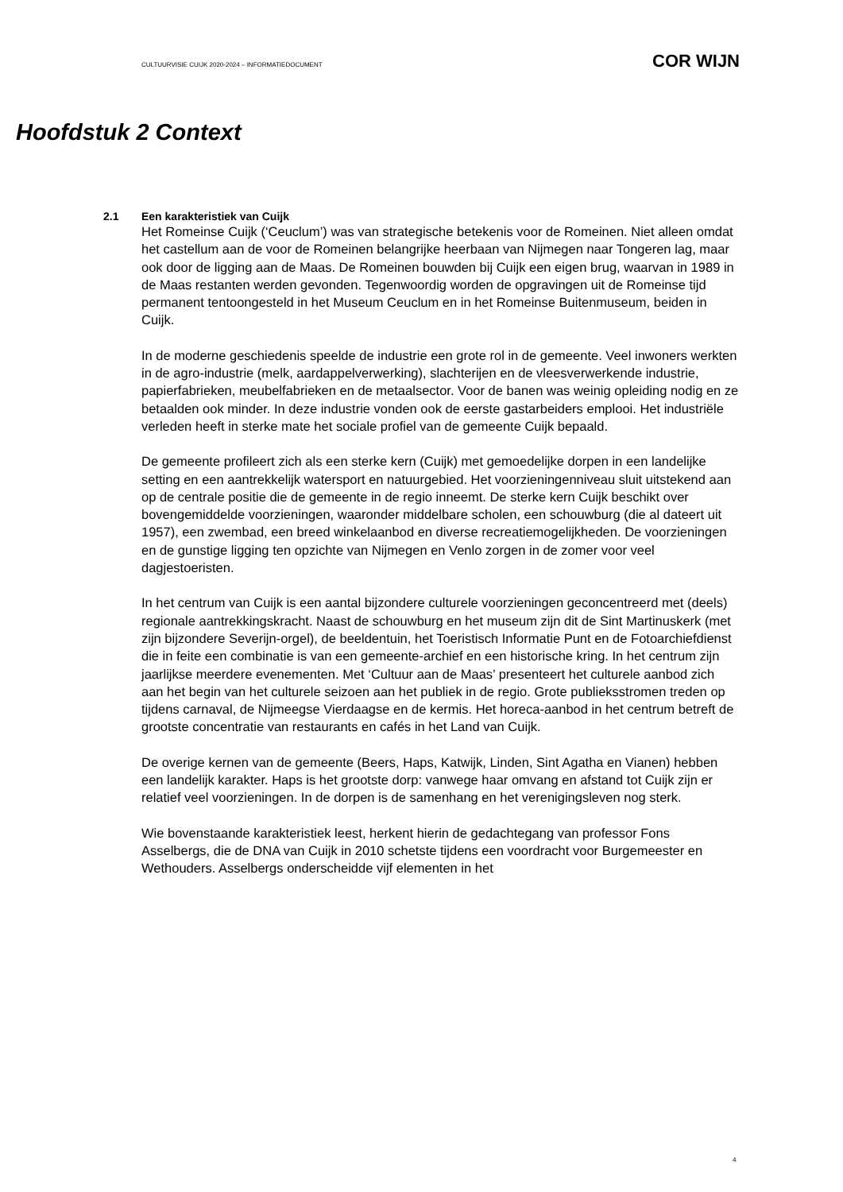CULTUURVISIE CUIJK 2020-2024 – INFORMATIEDOCUMENT COR WIJN
Hoofdstuk 2 Context
2.1 Een karakteristiek van Cuijk
Het Romeinse Cuijk (‘Ceuclum’) was van strategische betekenis voor de Romeinen. Niet alleen omdat het castellum aan de voor de Romeinen belangrijke heerbaan van Nijmegen naar Tongeren lag, maar ook door de ligging aan de Maas. De Romeinen bouwden bij Cuijk een eigen brug, waarvan in 1989 in de Maas restanten werden gevonden. Tegenwoordig worden de opgravingen uit de Romeinse tijd permanent tentoongesteld in het Museum Ceuclum en in het Romeinse Buitenmuseum, beiden in Cuijk.
In de moderne geschiedenis speelde de industrie een grote rol in de gemeente. Veel inwoners werkten in de agro-industrie (melk, aardappelverwerking), slachterijen en de vleesverwerkende industrie, papierfabrieken, meubelfabrieken en de metaalsector. Voor de banen was weinig opleiding nodig en ze betaalden ook minder. In deze industrie vonden ook de eerste gastarbeiders emplooi. Het industriële verleden heeft in sterke mate het sociale profiel van de gemeente Cuijk bepaald.
De gemeente profileert zich als een sterke kern (Cuijk) met gemoedelijke dorpen in een landelijke setting en een aantrekkelijk watersport en natuurgebied. Het voorzieningenniveau sluit uitstekend aan op de centrale positie die de gemeente in de regio inneemt. De sterke kern Cuijk beschikt over bovengemiddelde voorzieningen, waaronder middelbare scholen, een schouwburg (die al dateert uit 1957), een zwembad, een breed winkelaanbod en diverse recreatiemogelijkheden. De voorzieningen en de gunstige ligging ten opzichte van Nijmegen en Venlo zorgen in de zomer voor veel dagjestoeristen.
In het centrum van Cuijk is een aantal bijzondere culturele voorzieningen geconcentreerd met (deels) regionale aantrekkingskracht. Naast de schouwburg en het museum zijn dit de Sint Martinuskerk (met zijn bijzondere Severijn-orgel), de beeldentuin, het Toeristisch Informatie Punt en de Fotoarchiefdienst die in feite een combinatie is van een gemeente-archief en een historische kring. In het centrum zijn jaarlijkse meerdere evenementen. Met ‘Cultuur aan de Maas’ presenteert het culturele aanbod zich aan het begin van het culturele seizoen aan het publiek in de regio. Grote publieksstromen treden op tijdens carnaval, de Nijmeegse Vierdaagse en de kermis. Het horeca-aanbod in het centrum betreft de grootste concentratie van restaurants en cafés in het Land van Cuijk.
De overige kernen van de gemeente (Beers, Haps, Katwijk, Linden, Sint Agatha en Vianen) hebben een landelijk karakter. Haps is het grootste dorp: vanwege haar omvang en afstand tot Cuijk zijn er relatief veel voorzieningen. In de dorpen is de samenhang en het verenigingsleven nog sterk.
Wie bovenstaande karakteristiek leest, herkent hierin de gedachtegang van professor Fons Asselbergs, die de DNA van Cuijk in 2010 schetste tijdens een voordracht voor Burgemeester en Wethouders. Asselbergs onderscheidde vijf elementen in het
4